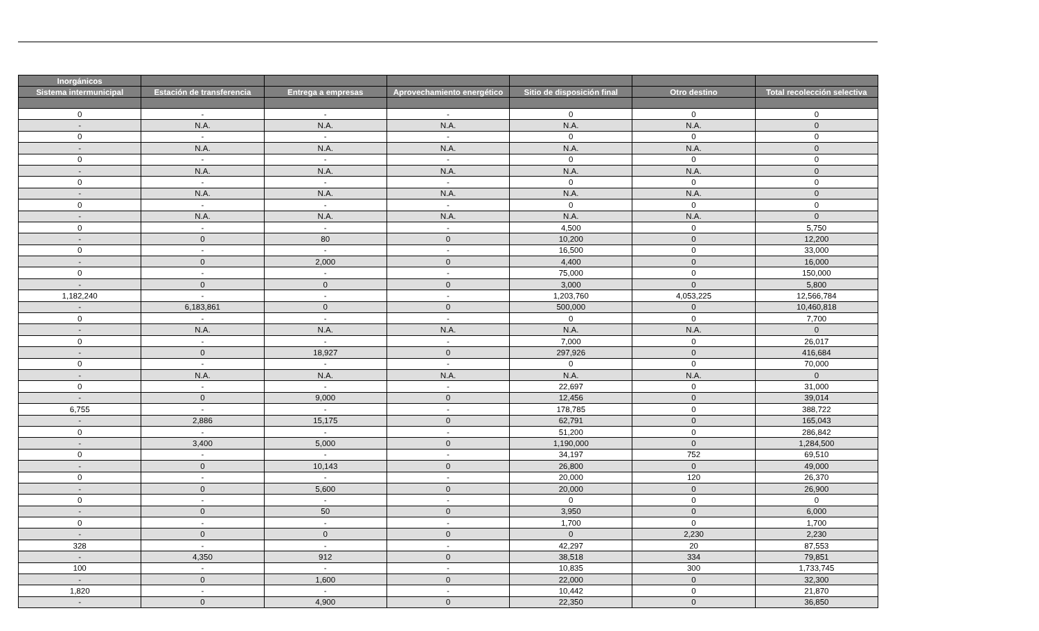| Inorgánicos | | | | | | |
| --- | --- | --- | --- | --- | --- | --- |
| Sistema intermunicipal | Estación de transferencia | Entrega a empresas | Aprovechamiento energético | Sitio de disposición final | Otro destino | Total recolección selectiva |
| 0 | - | - | - | 0 | 0 | 0 |
| - | N.A. | N.A. | N.A. | N.A. | N.A. | 0 |
| 0 | - | - | - | 0 | 0 | 0 |
| - | N.A. | N.A. | N.A. | N.A. | N.A. | 0 |
| 0 | - | - | - | 0 | 0 | 0 |
| - | N.A. | N.A. | N.A. | N.A. | N.A. | 0 |
| 0 | - | - | - | 0 | 0 | 0 |
| - | N.A. | N.A. | N.A. | N.A. | N.A. | 0 |
| 0 | - | - | - | 0 | 0 | 0 |
| - | N.A. | N.A. | N.A. | N.A. | N.A. | 0 |
| 0 | - | - | - | 4,500 | 0 | 5,750 |
| - | 0 | 80 | 0 | 10,200 | 0 | 12,200 |
| 0 | - | - | - | 16,500 | 0 | 33,000 |
| - | 0 | 2,000 | 0 | 4,400 | 0 | 16,000 |
| 0 | - | - | - | 75,000 | 0 | 150,000 |
| - | 0 | 0 | 0 | 3,000 | 0 | 5,800 |
| 1,182,240 | - | - | - | 1,203,760 | 4,053,225 | 12,566,784 |
| - | 6,183,861 | 0 | 0 | 500,000 | 0 | 10,460,818 |
| 0 | - | - | - | 0 | 0 | 7,700 |
| - | N.A. | N.A. | N.A. | N.A. | N.A. | 0 |
| 0 | - | - | - | 7,000 | 0 | 26,017 |
| - | 0 | 18,927 | 0 | 297,926 | 0 | 416,684 |
| 0 | - | - | - | 0 | 0 | 70,000 |
| - | N.A. | N.A. | N.A. | N.A. | N.A. | 0 |
| 0 | - | - | - | 22,697 | 0 | 31,000 |
| - | 0 | 9,000 | 0 | 12,456 | 0 | 39,014 |
| 6,755 | - | - | - | 178,785 | 0 | 388,722 |
| - | 2,886 | 15,175 | 0 | 62,791 | 0 | 165,043 |
| 0 | - | - | - | 51,200 | 0 | 286,842 |
| - | 3,400 | 5,000 | 0 | 1,190,000 | 0 | 1,284,500 |
| 0 | - | - | - | 34,197 | 752 | 69,510 |
| - | 0 | 10,143 | 0 | 26,800 | 0 | 49,000 |
| 0 | - | - | - | 20,000 | 120 | 26,370 |
| - | 0 | 5,600 | 0 | 20,000 | 0 | 26,900 |
| 0 | - | - | - | 0 | 0 | 0 |
| - | 0 | 50 | 0 | 3,950 | 0 | 6,000 |
| 0 | - | - | - | 1,700 | 0 | 1,700 |
| - | 0 | 0 | 0 | 0 | 2,230 | 2,230 |
| 328 | - | - | - | 42,297 | 20 | 87,553 |
| - | 4,350 | 912 | 0 | 38,518 | 334 | 79,851 |
| 100 | - | - | - | 10,835 | 300 | 1,733,745 |
| - | 0 | 1,600 | 0 | 22,000 | 0 | 32,300 |
| 1,820 | - | - | - | 10,442 | 0 | 21,870 |
| - | 0 | 4,900 | 0 | 22,350 | 0 | 36,850 |